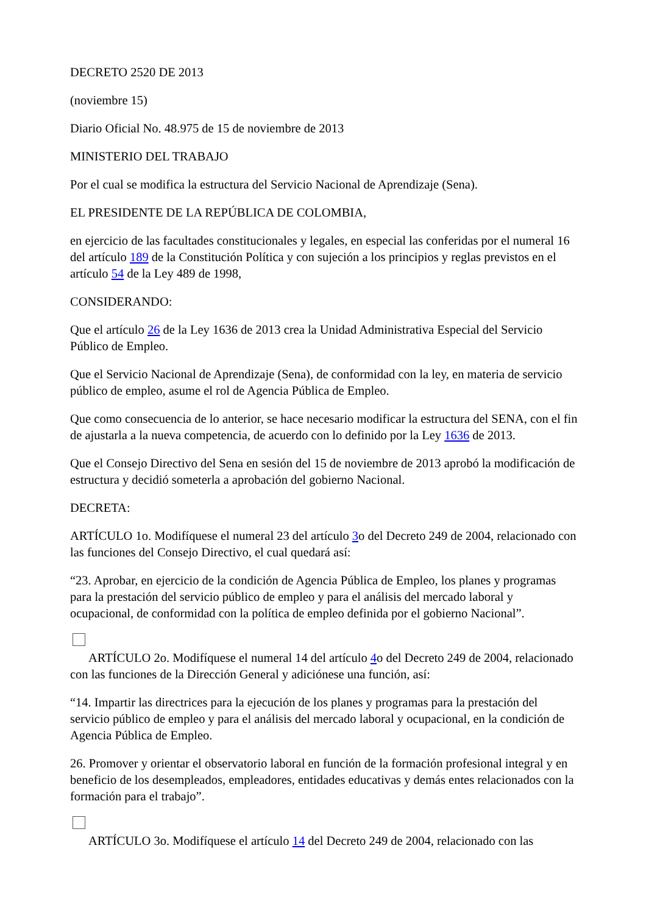DECRETO 2520 DE 2013
(noviembre 15)
Diario Oficial No. 48.975 de 15 de noviembre de 2013
MINISTERIO DEL TRABAJO
Por el cual se modifica la estructura del Servicio Nacional de Aprendizaje (Sena).
EL PRESIDENTE DE LA REPÚBLICA DE COLOMBIA,
en ejercicio de las facultades constitucionales y legales, en especial las conferidas por el numeral 16 del artículo 189 de la Constitución Política y con sujeción a los principios y reglas previstos en el artículo 54 de la Ley 489 de 1998,
CONSIDERANDO:
Que el artículo 26 de la Ley 1636 de 2013 crea la Unidad Administrativa Especial del Servicio Público de Empleo.
Que el Servicio Nacional de Aprendizaje (Sena), de conformidad con la ley, en materia de servicio público de empleo, asume el rol de Agencia Pública de Empleo.
Que como consecuencia de lo anterior, se hace necesario modificar la estructura del SENA, con el fin de ajustarla a la nueva competencia, de acuerdo con lo definido por la Ley 1636 de 2013.
Que el Consejo Directivo del Sena en sesión del 15 de noviembre de 2013 aprobó la modificación de estructura y decidió someterla a aprobación del gobierno Nacional.
DECRETA:
ARTÍCULO 1o. Modifíquese el numeral 23 del artículo 3o del Decreto 249 de 2004, relacionado con las funciones del Consejo Directivo, el cual quedará así:
“23. Aprobar, en ejercicio de la condición de Agencia Pública de Empleo, los planes y programas para la prestación del servicio público de empleo y para el análisis del mercado laboral y ocupacional, de conformidad con la política de empleo definida por el gobierno Nacional”.
ARTÍCULO 2o. Modifíquese el numeral 14 del artículo 4o del Decreto 249 de 2004, relacionado con las funciones de la Dirección General y adiciónese una función, así:
“14. Impartir las directrices para la ejecución de los planes y programas para la prestación del servicio público de empleo y para el análisis del mercado laboral y ocupacional, en la condición de Agencia Pública de Empleo.
26. Promover y orientar el observatorio laboral en función de la formación profesional integral y en beneficio de los desempleados, empleadores, entidades educativas y demás entes relacionados con la formación para el trabajo”.
ARTÍCULO 3o. Modifíquese el artículo 14 del Decreto 249 de 2004, relacionado con las